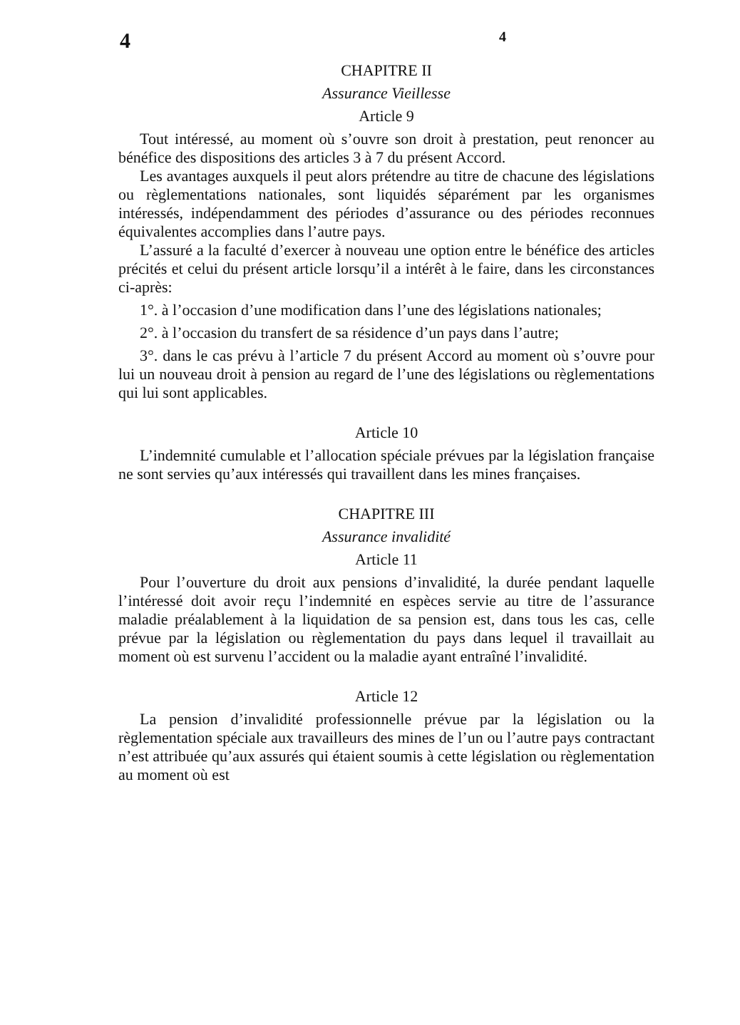4 4
CHAPITRE II
Assurance Vieillesse
Article 9
Tout intéressé, au moment où s’ouvre son droit à prestation, peut renoncer au bénéfice des dispositions des articles 3 à 7 du présent Accord.
Les avantages auxquels il peut alors prétendre au titre de chacune des législations ou règlementations nationales, sont liquidés séparément par les organismes intéressés, indépendamment des périodes d’assurance ou des périodes reconnues équivalentes accomplies dans l’autre pays.
L’assuré a la faculté d’exercer à nouveau une option entre le bénéfice des articles précités et celui du présent article lorsqu’il a intérêt à le faire, dans les circonstances ci-après:
1°. à l’occasion d’une modification dans l’une des législations nationales;
2°. à l’occasion du transfert de sa résidence d’un pays dans l’autre;
3°. dans le cas prévu à l’article 7 du présent Accord au moment où s’ouvre pour lui un nouveau droit à pension au regard de l’une des législations ou règlementations qui lui sont applicables.
Article 10
L’indemnité cumulable et l’allocation spéciale prévues par la législation française ne sont servies qu’aux intéressés qui travaillent dans les mines françaises.
CHAPITRE III
Assurance invalidité
Article 11
Pour l’ouverture du droit aux pensions d’invalidité, la durée pendant laquelle l’intéressé doit avoir reçu l’indemnité en espèces servie au titre de l’assurance maladie préalablement à la liquidation de sa pension est, dans tous les cas, celle prévue par la législation ou règlementation du pays dans lequel il travaillait au moment où est survenu l’accident ou la maladie ayant entraîné l’invalidité.
Article 12
La pension d’invalidité professionnelle prévue par la législation ou la règlementation spéciale aux travailleurs des mines de l’un ou l’autre pays contractant n’est attribuée qu’aux assurés qui étaient soumis à cette législation ou règlementation au moment où est